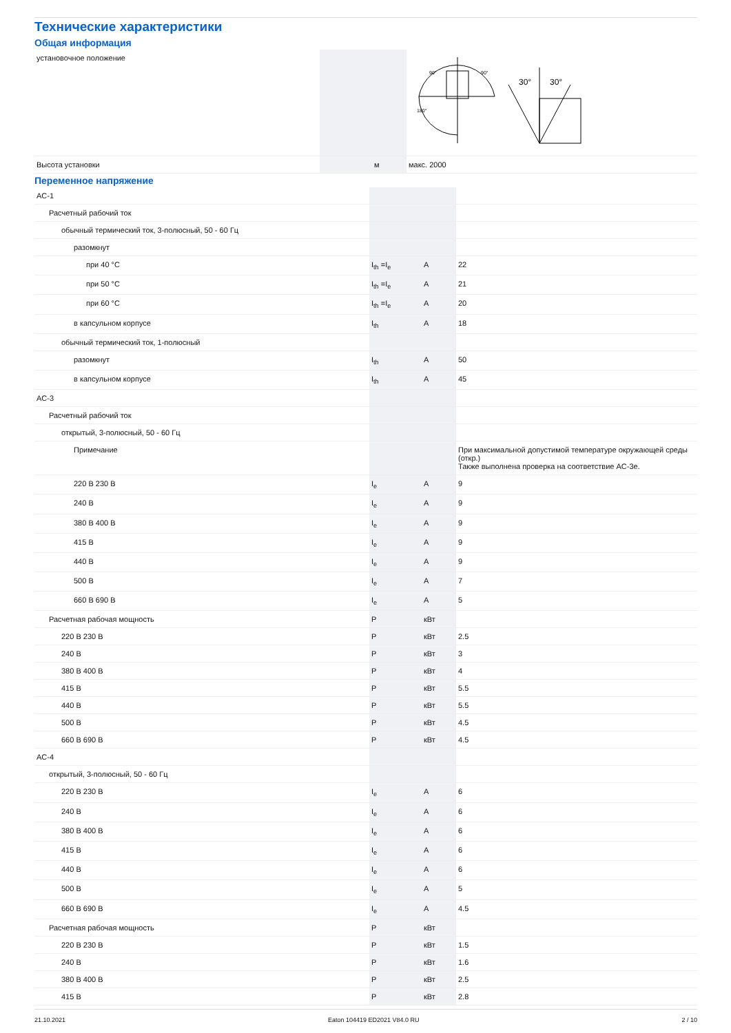Технические характеристики
Общая информация
| установочное положение | | | 30° 30° 90° 90° 180° |
| Высота установки | | м | макс. 2000 |
Переменное напряжение
| AC-1 | | | |
| Расчетный рабочий ток | | | |
| обычный термический ток, 3-полюсный, 50 - 60 Гц | | | |
| разомкнут | | | |
| при 40 °C | I<sub>th</sub> =I<sub>e</sub> | A | 22 |
| при 50 °C | I<sub>th</sub> =I<sub>e</sub> | A | 21 |
| при 60 °C | I<sub>th</sub> =I<sub>e</sub> | A | 20 |
| в капсульном корпусе | I<sub>th</sub> | A | 18 |
| обычный термический ток, 1-полюсный | | | |
| разомкнут | I<sub>th</sub> | A | 50 |
| в капсульном корпусе | I<sub>th</sub> | A | 45 |
| AC-3 | | | |
| Расчетный рабочий ток | | | |
| открытый, 3-полюсный, 50 - 60 Гц | | | |
| Примечание | | | При максимальной допустимой температуре окружающей среды (откр.) Также выполнена проверка на соответствие AC-3e. |
| 220 В 230 В | I<sub>e</sub> | A | 9 |
| 240 В | I<sub>e</sub> | A | 9 |
| 380 В 400 В | I<sub>e</sub> | A | 9 |
| 415 В | I<sub>e</sub> | A | 9 |
| 440 В | I<sub>e</sub> | A | 9 |
| 500 В | I<sub>e</sub> | A | 7 |
| 660 В 690 В | I<sub>e</sub> | A | 5 |
| Расчетная рабочая мощность | P | кВт | |
| 220 В 230 В | P | кВт | 2.5 |
| 240 В | P | кВт | 3 |
| 380 В 400 В | P | кВт | 4 |
| 415 В | P | кВт | 5.5 |
| 440 В | P | кВт | 5.5 |
| 500 В | P | кВт | 4.5 |
| 660 В 690 В | P | кВт | 4.5 |
| AC-4 | | | |
| открытый, 3-полюсный, 50 - 60 Гц | | | |
| 220 В 230 В | I<sub>e</sub> | A | 6 |
| 240 В | I<sub>e</sub> | A | 6 |
| 380 В 400 В | I<sub>e</sub> | A | 6 |
| 415 В | I<sub>e</sub> | A | 6 |
| 440 В | I<sub>e</sub> | A | 6 |
| 500 В | I<sub>e</sub> | A | 5 |
| 660 В 690 В | I<sub>e</sub> | A | 4.5 |
| Расчетная рабочая мощность | P | кВт | |
| 220 В 230 В | P | кВт | 1.5 |
| 240 В | P | кВт | 1.6 |
| 380 В 400 В | P | кВт | 2.5 |
| 415 В | P | кВт | 2.8 |
21.10.2021 Eaton 104419 ED2021 V84.0 RU 2 / 10